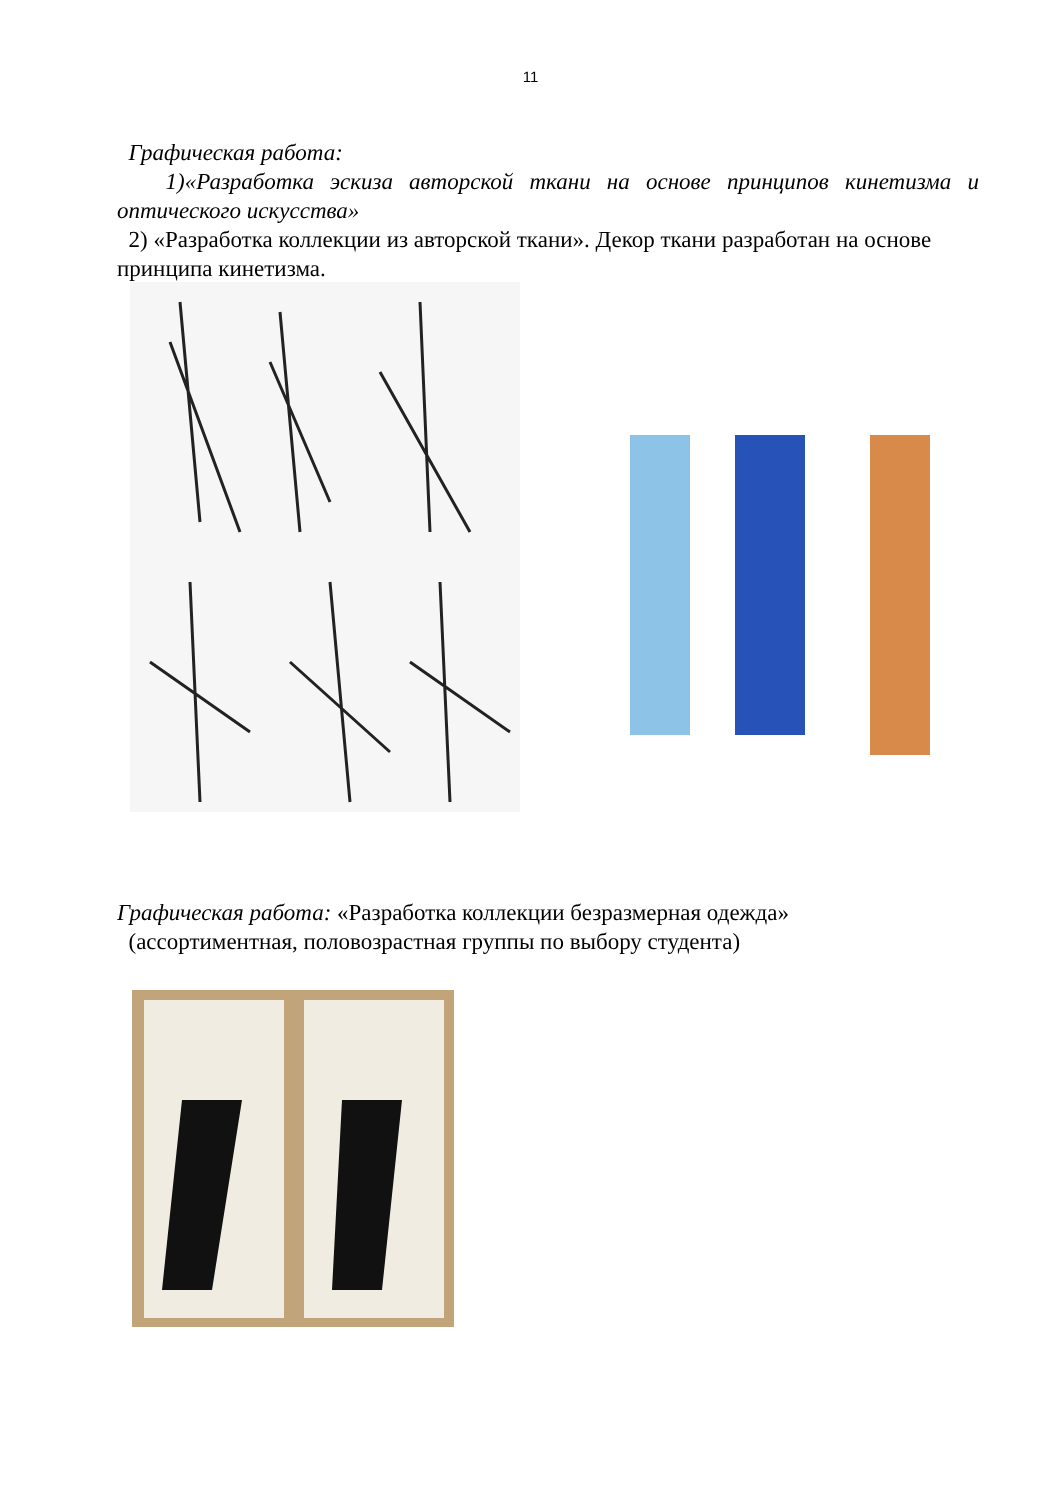11
Графическая работа:
1)«Разработка эскиза авторской ткани на основе принципов кинетизма и оптического искусства»
2) «Разработка коллекции из авторской ткани». Декор ткани разработан на основе принципа кинетизма.
Графическая работа: «Разработка коллекции безразмерная одежда»
(ассортиментная, половозрастная группы по выбору студента)